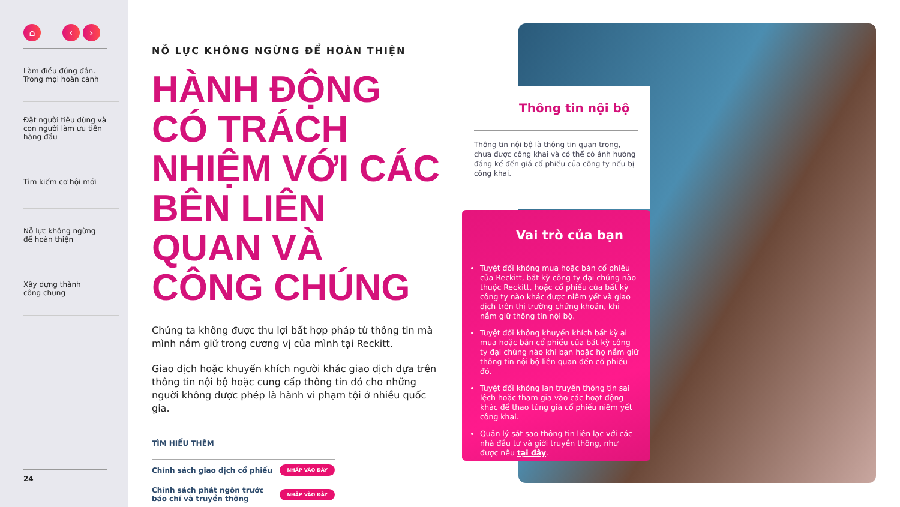⌂ ‹ ›
Làm điều đúng đắn.
Trong mọi hoàn cảnh
Đặt người tiêu dùng và con người làm ưu tiên hàng đầu
Tìm kiếm cơ hội mới
Nỗ lực không ngừng
để hoàn thiện
Xây dựng thành
công chung
24
NỖ LỰC KHÔNG NGỪNG ĐỂ HOÀN THIỆN
HÀNH ĐỘNG CÓ TRÁCH NHIỆM VỚI CÁC BÊN LIÊN QUAN VÀ CÔNG CHÚNG
Chúng ta không được thu lợi bất hợp pháp từ thông tin mà mình nắm giữ trong cương vị của mình tại Reckitt.
Giao dịch hoặc khuyến khích người khác giao dịch dựa trên thông tin nội bộ hoặc cung cấp thông tin đó cho những người không được phép là hành vi phạm tội ở nhiều quốc gia.
TÌM HIỂU THÊM
Chính sách giao dịch cổ phiếu NHẤP VÀO ĐÂY
Chính sách phát ngôn trước
báo chí và truyền thông NHẤP VÀO ĐÂY
Thông tin nội bộ
Thông tin nội bộ là thông tin quan trọng, chưa được công khai và có thể có ảnh hưởng đáng kể đến giá cổ phiếu của công ty nếu bị công khai.
Vai trò của bạn
Tuyệt đối không mua hoặc bán cổ phiếu của Reckitt, bất kỳ công ty đại chúng nào thuộc Reckitt, hoặc cổ phiếu của bất kỳ công ty nào khác được niêm yết và giao dịch trên thị trường chứng khoán, khi nắm giữ thông tin nội bộ.
Tuyệt đối không khuyến khích bất kỳ ai mua hoặc bán cổ phiếu của bất kỳ công ty đại chúng nào khi bạn hoặc họ nắm giữ thông tin nội bộ liên quan đến cổ phiếu đó.
Tuyệt đối không lan truyền thông tin sai lệch hoặc tham gia vào các hoạt động khác để thao túng giá cổ phiếu niêm yết công khai.
Quản lý sát sao thông tin liên lạc với các nhà đầu tư và giới truyền thông, như được nêu tại đây.